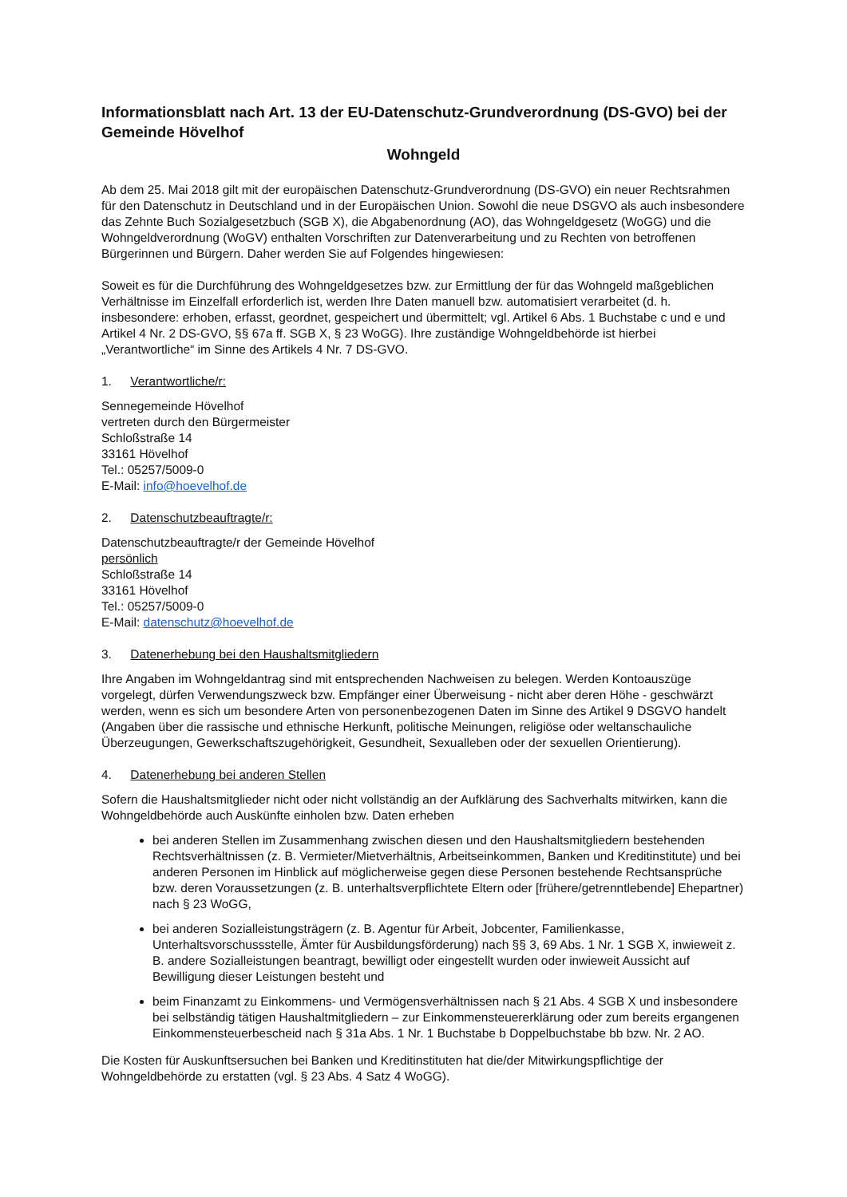Informationsblatt nach Art. 13 der EU-Datenschutz-Grundverordnung (DS-GVO) bei der Gemeinde Hövelhof
Wohngeld
Ab dem 25. Mai 2018 gilt mit der europäischen Datenschutz-Grundverordnung (DS-GVO) ein neuer Rechtsrahmen für den Datenschutz in Deutschland und in der Europäischen Union. Sowohl die neue DSGVO als auch insbesondere das Zehnte Buch Sozialgesetzbuch (SGB X), die Abgabenordnung (AO), das Wohngeldgesetz (WoGG) und die Wohngeldverordnung (WoGV) enthalten Vorschriften zur Datenverarbeitung und zu Rechten von betroffenen Bürgerinnen und Bürgern. Daher werden Sie auf Folgendes hingewiesen:
Soweit es für die Durchführung des Wohngeldgesetzes bzw. zur Ermittlung der für das Wohngeld maßgeblichen Verhältnisse im Einzelfall erforderlich ist, werden Ihre Daten manuell bzw. automatisiert verarbeitet (d. h. insbesondere: erhoben, erfasst, geordnet, gespeichert und übermittelt; vgl. Artikel 6 Abs. 1 Buchstabe c und e und Artikel 4 Nr. 2 DS-GVO, §§ 67a ff. SGB X, § 23 WoGG). Ihre zuständige Wohngeldbehörde ist hierbei „Verantwortliche“ im Sinne des Artikels 4 Nr. 7 DS-GVO.
1. Verantwortliche/r:
Sennegemeinde Hövelhof
vertreten durch den Bürgermeister
Schloßstraße 14
33161 Hövelhof
Tel.: 05257/5009-0
E-Mail: info@hoevelhof.de
2. Datenschutzbeauftragte/r:
Datenschutzbeauftragte/r der Gemeinde Hövelhof
persönlich
Schloßstraße 14
33161 Hövelhof
Tel.: 05257/5009-0
E-Mail: datenschutz@hoevelhof.de
3. Datenerhebung bei den Haushaltsmitgliedern
Ihre Angaben im Wohngeldantrag sind mit entsprechenden Nachweisen zu belegen. Werden Kontoauszüge vorgelegt, dürfen Verwendungszweck bzw. Empfänger einer Überweisung - nicht aber deren Höhe - geschwärzt werden, wenn es sich um besondere Arten von personenbezogenen Daten im Sinne des Artikel 9 DSGVO handelt (Angaben über die rassische und ethnische Herkunft, politische Meinungen, religiöse oder weltanschauliche Überzeugungen, Gewerkschaftszugehörigkeit, Gesundheit, Sexualleben oder der sexuellen Orientierung).
4. Datenerhebung bei anderen Stellen
Sofern die Haushaltsmitglieder nicht oder nicht vollständig an der Aufklärung des Sachverhalts mitwirken, kann die Wohngeldbehörde auch Auskünfte einholen bzw. Daten erheben
bei anderen Stellen im Zusammenhang zwischen diesen und den Haushaltsmitgliedern bestehenden Rechtsverhältnissen (z. B. Vermieter/Mietverhältnis, Arbeitseinkommen, Banken und Kreditinstitute) und bei anderen Personen im Hinblick auf möglicherweise gegen diese Personen bestehende Rechtsansprüche bzw. deren Voraussetzungen (z. B. unterhaltsverpflichtete Eltern oder [frühere/getrenntlebende] Ehepartner) nach § 23 WoGG,
bei anderen Sozialleistungsträgern (z. B. Agentur für Arbeit, Jobcenter, Familienkasse, Unterhaltsvorschussstelle, Ämter für Ausbildungsförderung) nach §§ 3, 69 Abs. 1 Nr. 1 SGB X, inwieweit z. B. andere Sozialleistungen beantragt, bewilligt oder eingestellt wurden oder inwieweit Aussicht auf Bewilligung dieser Leistungen besteht und
beim Finanzamt zu Einkommens- und Vermögensverhältnissen nach § 21 Abs. 4 SGB X und insbesondere bei selbständig tätigen Haushaltmitgliedern – zur Einkommensteuererklärung oder zum bereits ergangenen Einkommensteuerbescheid nach § 31a Abs. 1 Nr. 1 Buchstabe b Doppelbuchstabe bb bzw. Nr. 2 AO.
Die Kosten für Auskunftsersuchen bei Banken und Kreditinstituten hat die/der Mitwirkungspflichtige der Wohngeldbehörde zu erstatten (vgl. § 23 Abs. 4 Satz 4 WoGG).